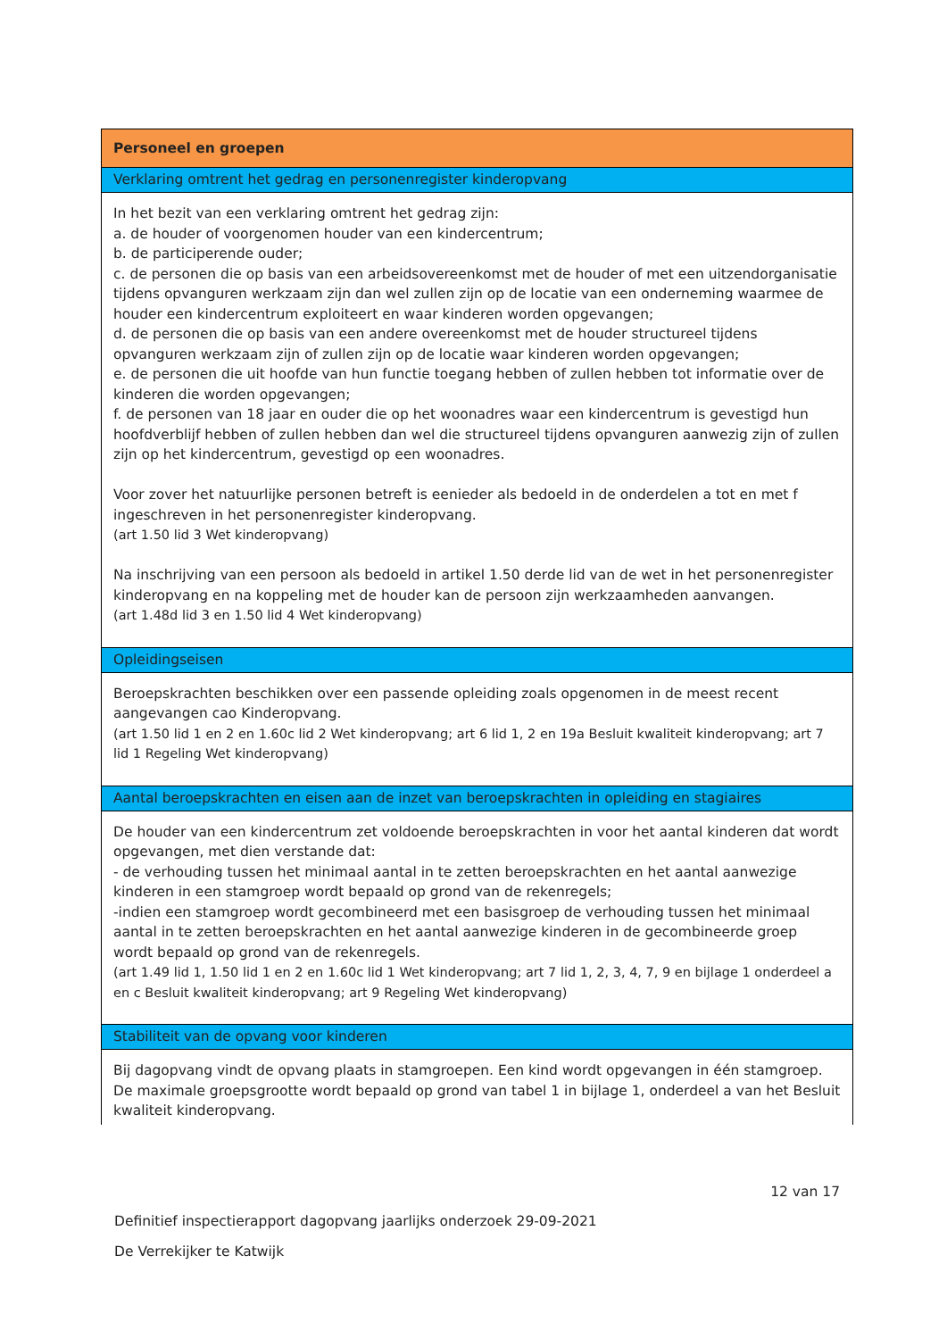| Personeel en groepen |
| Verklaring omtrent het gedrag en personenregister kinderopvang |
| In het bezit van een verklaring omtrent het gedrag zijn: a. de houder of voorgenomen houder van een kindercentrum; b. de participerende ouder; c. de personen die op basis van een arbeidsovereenkomst met de houder of met een uitzendorganisatie tijdens opvanguren werkzaam zijn dan wel zullen zijn op de locatie van een onderneming waarmee de houder een kindercentrum exploiteert en waar kinderen worden opgevangen; d. de personen die op basis van een andere overeenkomst met de houder structureel tijdens opvanguren werkzaam zijn of zullen zijn op de locatie waar kinderen worden opgevangen; e. de personen die uit hoofde van hun functie toegang hebben of zullen hebben tot informatie over de kinderen die worden opgevangen; f. de personen van 18 jaar en ouder die op het woonadres waar een kindercentrum is gevestigd hun hoofdverblijf hebben of zullen hebben dan wel die structureel tijdens opvanguren aanwezig zijn of zullen zijn op het kindercentrum, gevestigd op een woonadres. Voor zover het natuurlijke personen betreft is eenieder als bedoeld in de onderdelen a tot en met f ingeschreven in het personenregister kinderopvang. (art 1.50 lid 3 Wet kinderopvang) Na inschrijving van een persoon als bedoeld in artikel 1.50 derde lid van de wet in het personenregister kinderopvang en na koppeling met de houder kan de persoon zijn werkzaamheden aanvangen. (art 1.48d lid 3 en 1.50 lid 4 Wet kinderopvang) |
| Opleidingseisen |
| Beroepskrachten beschikken over een passende opleiding zoals opgenomen in de meest recent aangevangen cao Kinderopvang. (art 1.50 lid 1 en 2 en 1.60c lid 2 Wet kinderopvang; art 6 lid 1, 2 en 19a Besluit kwaliteit kinderopvang; art 7 lid 1 Regeling Wet kinderopvang) |
| Aantal beroepskrachten en eisen aan de inzet van beroepskrachten in opleiding en stagiaires |
| De houder van een kindercentrum zet voldoende beroepskrachten in voor het aantal kinderen dat wordt opgevangen, met dien verstande dat: - de verhouding tussen het minimaal aantal in te zetten beroepskrachten en het aantal aanwezige kinderen in een stamgroep wordt bepaald op grond van de rekenregels; -indien een stamgroep wordt gecombineerd met een basisgroep de verhouding tussen het minimaal aantal in te zetten beroepskrachten en het aantal aanwezige kinderen in de gecombineerde groep wordt bepaald op grond van de rekenregels. (art 1.49 lid 1, 1.50 lid 1 en 2 en 1.60c lid 1 Wet kinderopvang; art 7 lid 1, 2, 3, 4, 7, 9 en bijlage 1 onderdeel a en c Besluit kwaliteit kinderopvang; art 9 Regeling Wet kinderopvang) |
| Stabiliteit van de opvang voor kinderen |
| Bij dagopvang vindt de opvang plaats in stamgroepen. Een kind wordt opgevangen in één stamgroep. De maximale groepsgrootte wordt bepaald op grond van tabel 1 in bijlage 1, onderdeel a van het Besluit kwaliteit kinderopvang. |
12 van 17
Definitief inspectierapport dagopvang jaarlijks onderzoek 29-09-2021
De Verrekijker te Katwijk